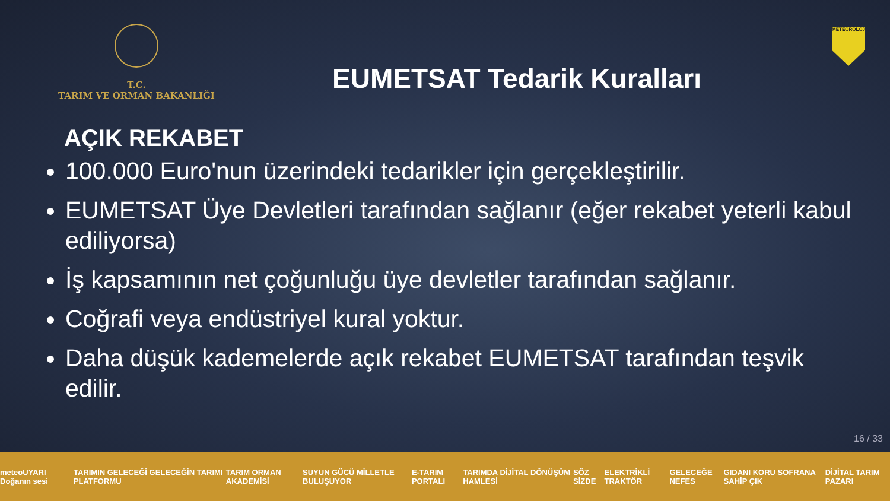T.C.
TARIM VE ORMAN BAKANLIĞI
EUMETSAT Tedarik Kuralları
METEOROLOJİ
AÇIK REKABET
100.000 Euro'nun üzerindeki tedarikler için gerçekleştirilir.
EUMETSAT Üye Devletleri tarafından sağlanır (eğer rekabet yeterli kabul ediliyorsa)
İş kapsamının net çoğunluğu üye devletler tarafından sağlanır.
Coğrafi veya endüstriyel kural yoktur.
Daha düşük kademelerde açık rekabet EUMETSAT tarafından teşvik edilir.
16 / 33
meteoUYARI Doğanın sesi TARIMIN GELECEĞİ GELECEĞİN TARIMI PLATFORMU TARIM ORMAN AKADEMİSİ SUYUN GÜCÜ MİLLETLE BULUŞUYOR E-TARIM PORTALI TARIMDA DİJİTAL DÖNÜŞÜM HAMLESİ SÖZ SİZDE ELEKTRİKLİ TRAKTÖR GELECEĞE NEFES GIDANI KORU SOFRANA SAHİP ÇIK DİJİTAL TARIM PAZARI